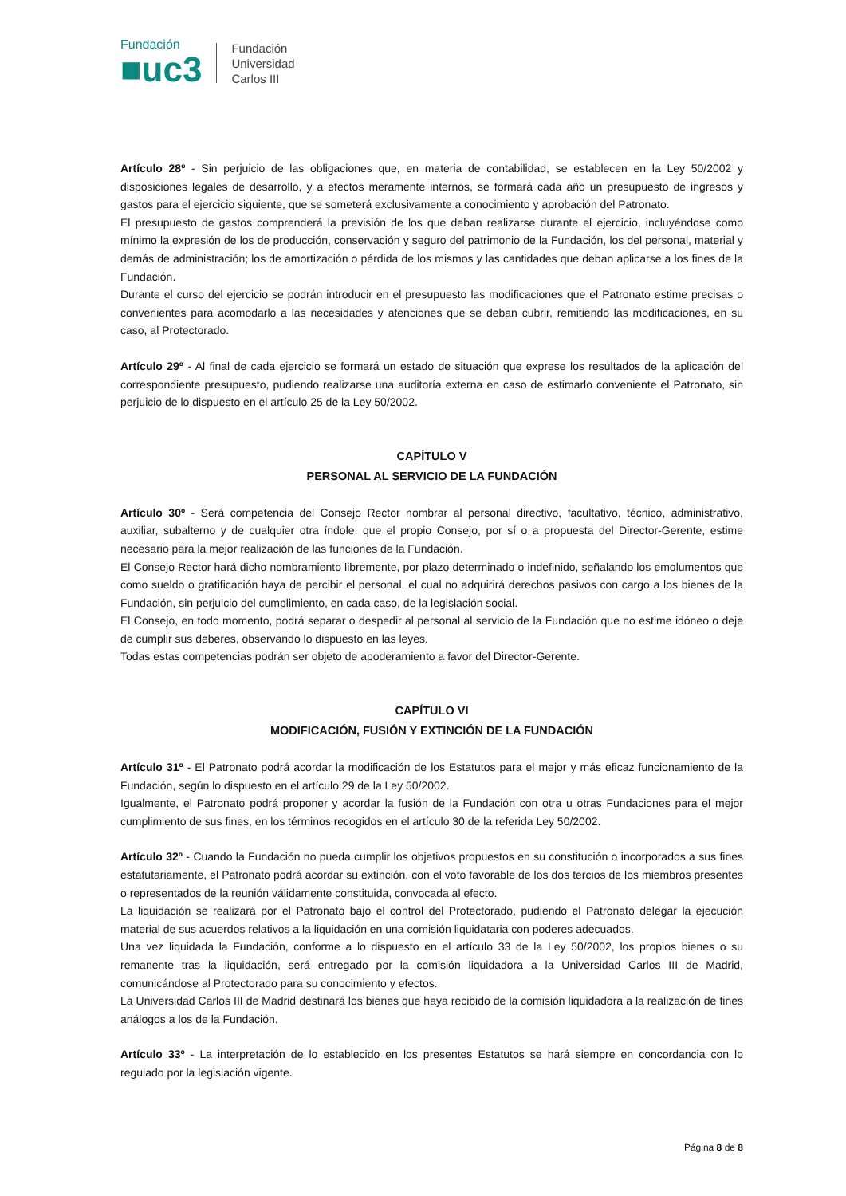Fundación
■uc3
Fundación
Universidad
Carlos III
Artículo 28º - Sin perjuicio de las obligaciones que, en materia de contabilidad, se establecen en la Ley 50/2002 y disposiciones legales de desarrollo, y a efectos meramente internos, se formará cada año un presupuesto de ingresos y gastos para el ejercicio siguiente, que se someterá exclusivamente a conocimiento y aprobación del Patronato.
El presupuesto de gastos comprenderá la previsión de los que deban realizarse durante el ejercicio, incluyéndose como mínimo la expresión de los de producción, conservación y seguro del patrimonio de la Fundación, los del personal, material y demás de administración; los de amortización o pérdida de los mismos y las cantidades que deban aplicarse a los fines de la Fundación.
Durante el curso del ejercicio se podrán introducir en el presupuesto las modificaciones que el Patronato estime precisas o convenientes para acomodarlo a las necesidades y atenciones que se deban cubrir, remitiendo las modificaciones, en su caso, al Protectorado.
Artículo 29º - Al final de cada ejercicio se formará un estado de situación que exprese los resultados de la aplicación del correspondiente presupuesto, pudiendo realizarse una auditoría externa en caso de estimarlo conveniente el Patronato, sin perjuicio de lo dispuesto en el artículo 25 de la Ley 50/2002.
CAPÍTULO V
PERSONAL AL SERVICIO DE LA FUNDACIÓN
Artículo 30º - Será competencia del Consejo Rector nombrar al personal directivo, facultativo, técnico, administrativo, auxiliar, subalterno y de cualquier otra índole, que el propio Consejo, por sí o a propuesta del Director-Gerente, estime necesario para la mejor realización de las funciones de la Fundación.
El Consejo Rector hará dicho nombramiento libremente, por plazo determinado o indefinido, señalando los emolumentos que como sueldo o gratificación haya de percibir el personal, el cual no adquirirá derechos pasivos con cargo a los bienes de la Fundación, sin perjuicio del cumplimiento, en cada caso, de la legislación social.
El Consejo, en todo momento, podrá separar o despedir al personal al servicio de la Fundación que no estime idóneo o deje de cumplir sus deberes, observando lo dispuesto en las leyes.
Todas estas competencias podrán ser objeto de apoderamiento a favor del Director-Gerente.
CAPÍTULO VI
MODIFICACIÓN, FUSIÓN Y EXTINCIÓN DE LA FUNDACIÓN
Artículo 31º - El Patronato podrá acordar la modificación de los Estatutos para el mejor y más eficaz funcionamiento de la Fundación, según lo dispuesto en el artículo 29 de la Ley 50/2002.
Igualmente, el Patronato podrá proponer y acordar la fusión de la Fundación con otra u otras Fundaciones para el mejor cumplimiento de sus fines, en los términos recogidos en el artículo 30 de la referida Ley 50/2002.
Artículo 32º - Cuando la Fundación no pueda cumplir los objetivos propuestos en su constitución o incorporados a sus fines estatutariamente, el Patronato podrá acordar su extinción, con el voto favorable de los dos tercios de los miembros presentes o representados de la reunión válidamente constituida, convocada al efecto.
La liquidación se realizará por el Patronato bajo el control del Protectorado, pudiendo el Patronato delegar la ejecución material de sus acuerdos relativos a la liquidación en una comisión liquidataria con poderes adecuados.
Una vez liquidada la Fundación, conforme a lo dispuesto en el artículo 33 de la Ley 50/2002, los propios bienes o su remanente tras la liquidación, será entregado por la comisión liquidadora a la Universidad Carlos III de Madrid, comunicándose al Protectorado para su conocimiento y efectos.
La Universidad Carlos III de Madrid destinará los bienes que haya recibido de la comisión liquidadora a la realización de fines análogos a los de la Fundación.
Artículo 33º - La interpretación de lo establecido en los presentes Estatutos se hará siempre en concordancia con lo regulado por la legislación vigente.
Página 8 de 8